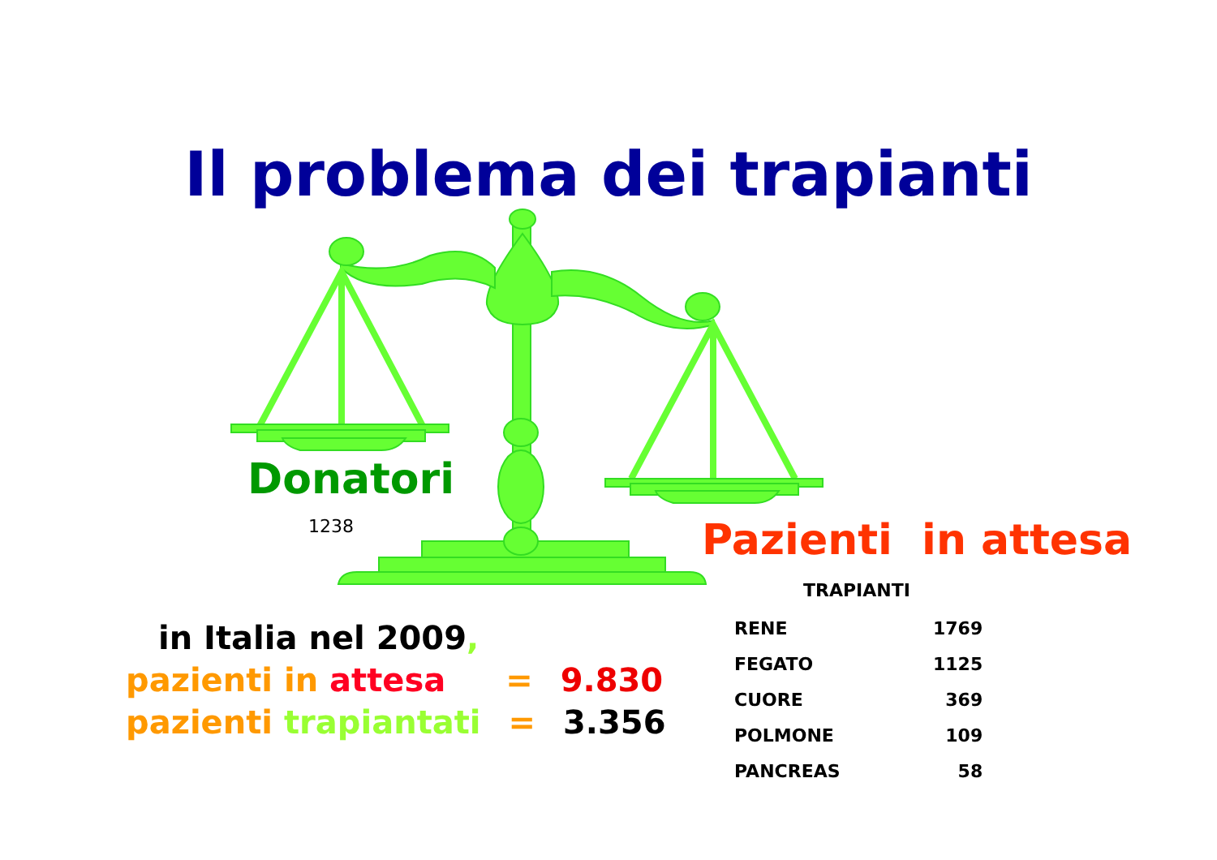Il problema dei trapianti
Donatori
1238 Pazienti in attesa
in Italia nel 2009,
pazienti in attesa = 9.830
pazienti trapiantati = 3.356
TRAPIANTI
| RENE | 1769 |
| FEGATO | 1125 |
| CUORE | 369 |
| POLMONE | 109 |
| PANCREAS | 58 |